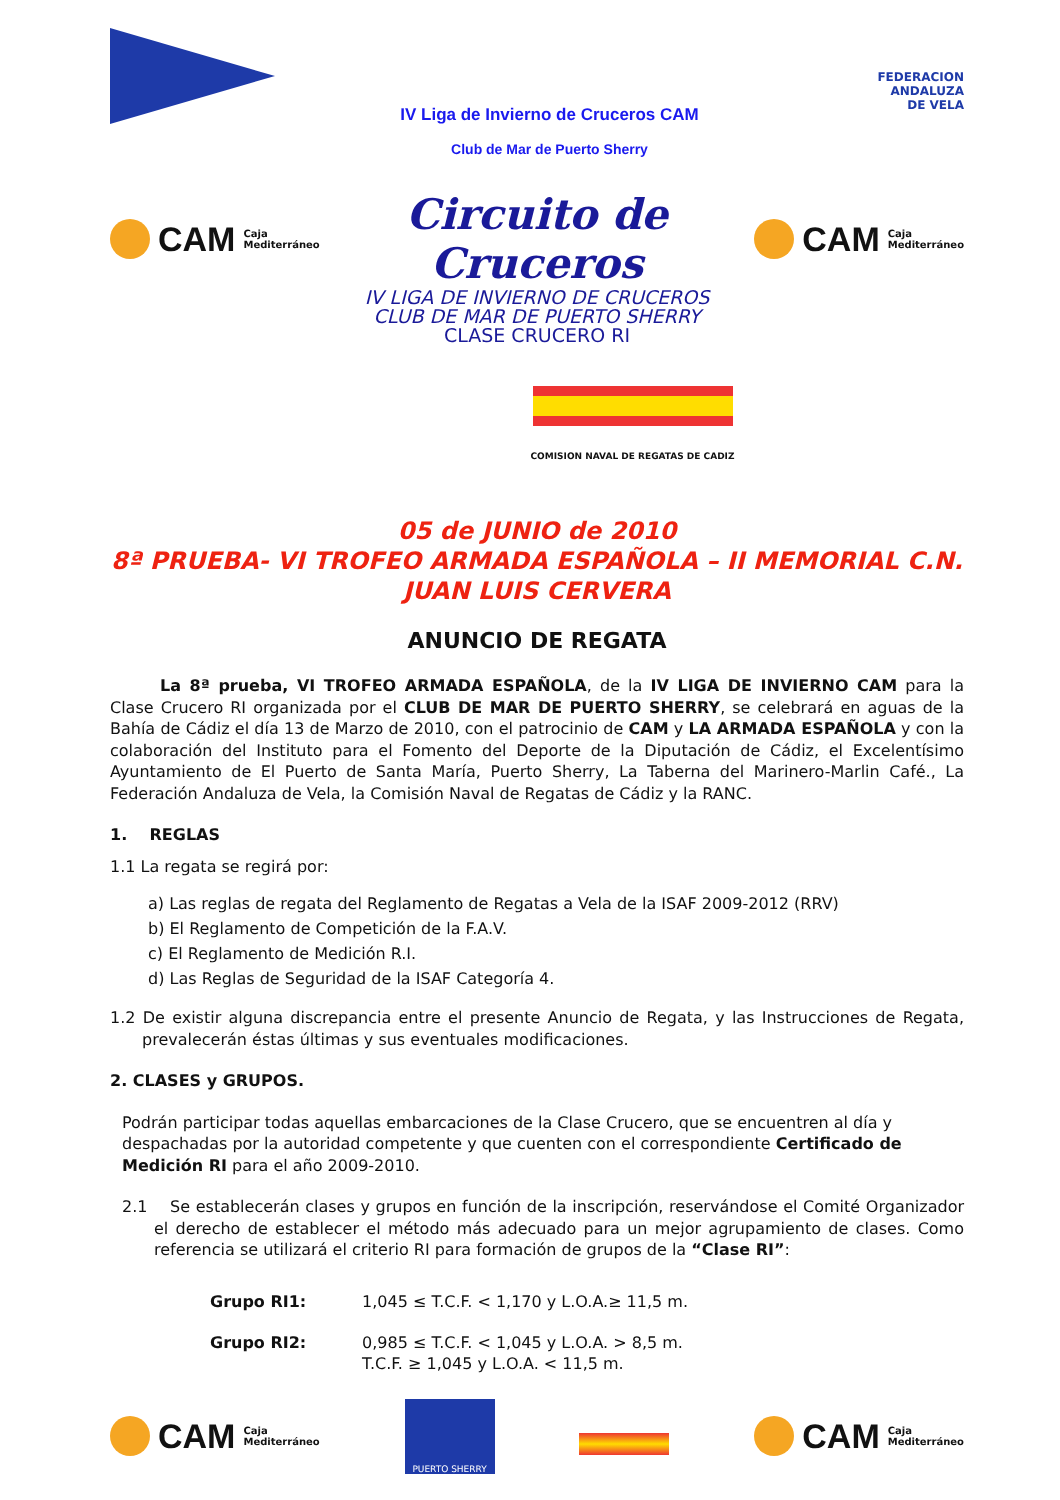IV Liga de Invierno de Cruceros CAM
Club de Mar de Puerto Sherry
FEDERACION
ANDALUZA
DE VELA
CAM Caja
Mediterráneo
Circuito de Cruceros
CAM Caja
Mediterráneo
IV LIGA DE INVIERNO DE CRUCEROS
CLUB DE MAR DE PUERTO SHERRY
CLASE CRUCERO RI
COMISION NAVAL DE REGATAS DE CADIZ
05 de JUNIO de 2010
8ª PRUEBA- VI TROFEO ARMADA ESPAÑOLA – II MEMORIAL C.N. JUAN LUIS CERVERA
ANUNCIO DE REGATA
La 8ª prueba, VI TROFEO ARMADA ESPAÑOLA, de la IV LIGA DE INVIERNO CAM para la Clase Crucero RI organizada por el CLUB DE MAR DE PUERTO SHERRY, se celebrará en aguas de la Bahía de Cádiz el día 13 de Marzo de 2010, con el patrocinio de CAM y LA ARMADA ESPAÑOLA y con la colaboración del Instituto para el Fomento del Deporte de la Diputación de Cádiz, el Excelentísimo Ayuntamiento de El Puerto de Santa María, Puerto Sherry, La Taberna del Marinero-Marlin Café., La Federación Andaluza de Vela, la Comisión Naval de Regatas de Cádiz y la RANC.
1. REGLAS
1.1 La regata se regirá por:
a) Las reglas de regata del Reglamento de Regatas a Vela de la ISAF 2009-2012 (RRV)
b) El Reglamento de Competición de la F.A.V.
c) El Reglamento de Medición R.I.
d) Las Reglas de Seguridad de la ISAF Categoría 4.
1.2 De existir alguna discrepancia entre el presente Anuncio de Regata, y las Instrucciones de Regata, prevalecerán éstas últimas y sus eventuales modificaciones.
2. CLASES y GRUPOS.
Podrán participar todas aquellas embarcaciones de la Clase Crucero, que se encuentren al día y despachadas por la autoridad competente y que cuenten con el correspondiente Certificado de Medición RI para el año 2009-2010.
2.1 Se establecerán clases y grupos en función de la inscripción, reservándose el Comité Organizador el derecho de establecer el método más adecuado para un mejor agrupamiento de clases. Como referencia se utilizará el criterio RI para formación de grupos de la “Clase RI”:
Grupo RI1: 1,045 ≤ T.C.F. < 1,170 y L.O.A.≥ 11,5 m.
Grupo RI2: 0,985 ≤ T.C.F. < 1,045 y L.O.A. > 8,5 m.
T.C.F. ≥ 1,045 y L.O.A. < 11,5 m.
CAM Caja
Mediterráneo
PUERTO SHERRY
CAM Caja
Mediterráneo